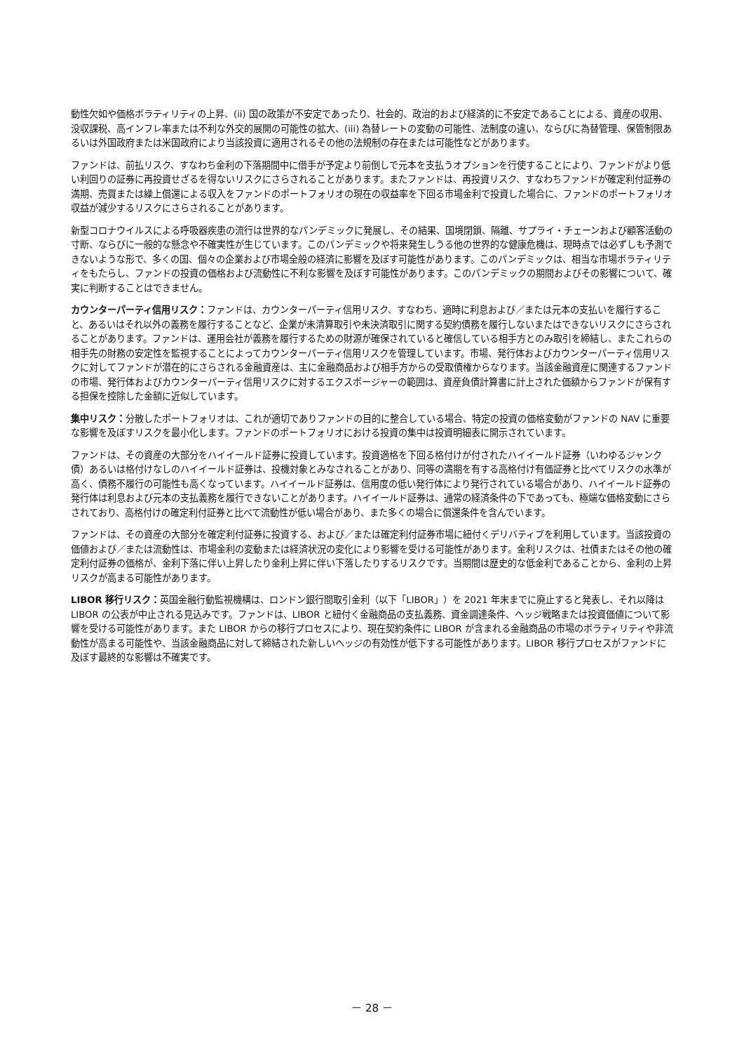動性欠如や価格ボラティリティの上昇、(ii) 国の政策が不安定であったり、社会的、政治的および経済的に不安定であることによる、資産の収用、没収課税、高インフレ率または不利な外交的展開の可能性の拡大、(iii) 為替レートの変動の可能性、法制度の違い、ならびに為替管理、保管制限あるいは外国政府または米国政府により当該投資に適用されるその他の法規制の存在または可能性などがあります。
ファンドは、前払リスク、すなわち金利の下落期間中に借手が予定より前倒しで元本を支払うオプションを行使することにより、ファンドがより低い利回りの証券に再投資せざるを得ないリスクにさらされることがあります。またファンドは、再投資リスク、すなわちファンドが確定利付証券の満期、売買または繰上償還による収入をファンドのポートフォリオの現在の収益率を下回る市場金利で投資した場合に、ファンドのポートフォリオ収益が減少するリスクにさらされることがあります。
新型コロナウイルスによる呼吸器疾患の流行は世界的なパンデミックに発展し、その結果、国境閉鎖、隔離、サプライ・チェーンおよび顧客活動の寸断、ならびに一般的な懸念や不確実性が生じています。このパンデミックや将来発生しうる他の世界的な健康危機は、現時点では必ずしも予測できないような形で、多くの国、個々の企業および市場全般の経済に影響を及ぼす可能性があります。このパンデミックは、相当な市場ボラティリティをもたらし、ファンドの投資の価格および流動性に不利な影響を及ぼす可能性があります。このパンデミックの期間およびその影響について、確実に判断することはできません。
カウンターパーティ信用リスク：ファンドは、カウンターパーティ信用リスク、すなわち、適時に利息および／または元本の支払いを履行すること、あるいはそれ以外の義務を履行することなど、企業が未清算取引や未決済取引に関する契約債務を履行しないまたはできないリスクにさらされることがあります。ファンドは、運用会社が義務を履行するための財源が確保されていると確信している相手方とのみ取引を締結し、またこれらの相手先の財務の安定性を監視することによってカウンターパーティ信用リスクを管理しています。市場、発行体およびカウンターパーティ信用リスクに対してファンドが潜在的にさらされる金融資産は、主に金融商品および相手方からの受取債権からなります。当該金融資産に関連するファンドの市場、発行体およびカウンターパーティ信用リスクに対するエクスポージャーの範囲は、資産負債計算書に計上された価額からファンドが保有する担保を控除した金額に近似しています。
集中リスク：分散したポートフォリオは、これが適切でありファンドの目的に整合している場合、特定の投資の価格変動がファンドの NAV に重要な影響を及ぼすリスクを最小化します。ファンドのポートフォリオにおける投資の集中は投資明細表に開示されています。
ファンドは、その資産の大部分をハイイールド証券に投資しています。投資適格を下回る格付けが付されたハイイールド証券（いわゆるジャンク債）あるいは格付けなしのハイイールド証券は、投機対象とみなされることがあり、同等の満期を有する高格付け有価証券と比べてリスクの水準が高く、債務不履行の可能性も高くなっています。ハイイールド証券は、信用度の低い発行体により発行されている場合があり、ハイイールド証券の発行体は利息および元本の支払義務を履行できないことがあります。ハイイールド証券は、通常の経済条件の下であっても、極端な価格変動にさらされており、高格付けの確定利付証券と比べて流動性が低い場合があり、また多くの場合に償還条件を含んでいます。
ファンドは、その資産の大部分を確定利付証券に投資する、および／または確定利付証券市場に紐付くデリバティブを利用しています。当該投資の価値および／または流動性は、市場金利の変動または経済状況の変化により影響を受ける可能性があります。金利リスクは、社債またはその他の確定利付証券の価格が、金利下落に伴い上昇したり金利上昇に伴い下落したりするリスクです。当期間は歴史的な低金利であることから、金利の上昇リスクが高まる可能性があります。
LIBOR 移行リスク：英国金融行動監視機構は、ロンドン銀行間取引金利（以下「LIBOR」）を 2021 年末までに廃止すると発表し、それ以降は LIBOR の公表が中止される見込みです。ファンドは、LIBOR と紐付く金融商品の支払義務、資金調達条件、ヘッジ戦略または投資価値について影響を受ける可能性があります。また LIBOR からの移行プロセスにより、現在契約条件に LIBOR が含まれる金融商品の市場のボラティリティや非流動性が高まる可能性や、当該金融商品に対して締結された新しいヘッジの有効性が低下する可能性があります。LIBOR 移行プロセスがファンドに及ぼす最終的な影響は不確実です。
－ 28 －